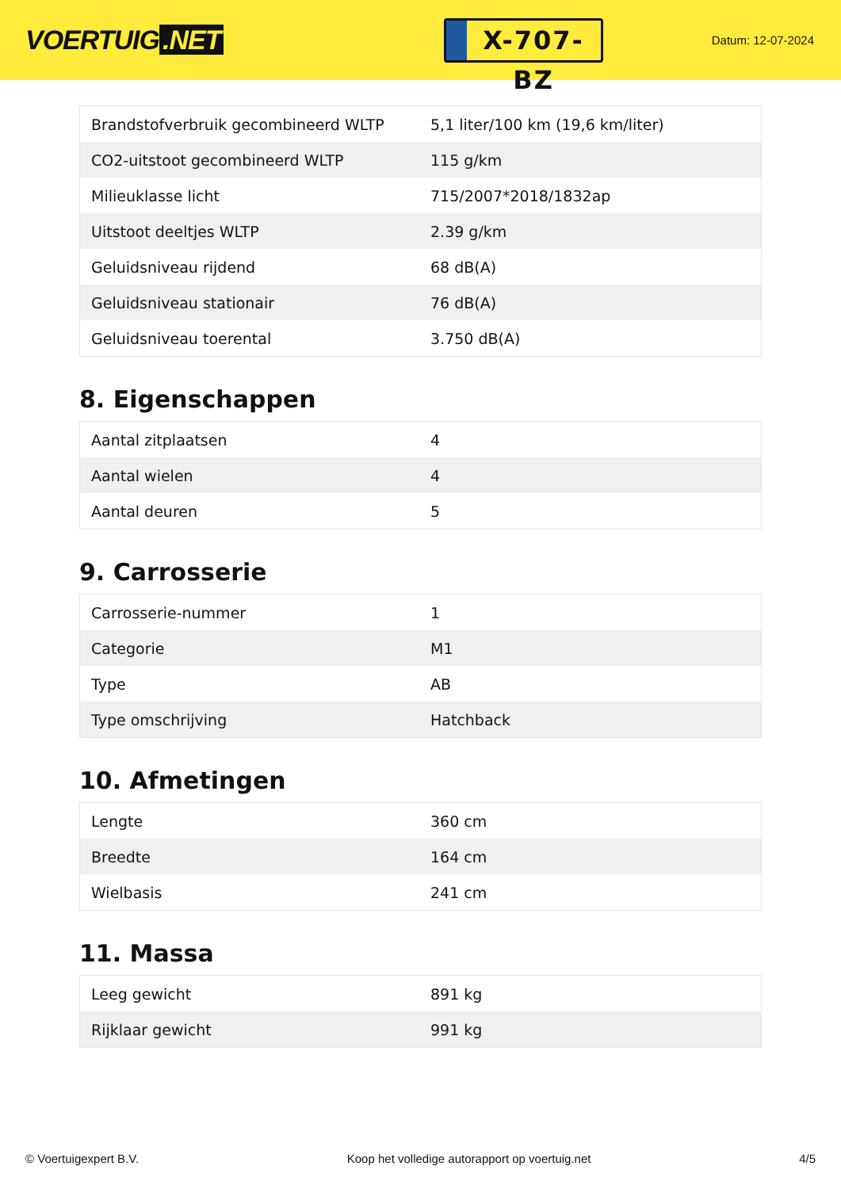VOERTUIG.NET
X-707-BZ
Datum: 12-07-2024
| Brandstofverbruik gecombineerd WLTP | 5,1 liter/100 km (19,6 km/liter) |
| CO2-uitstoot gecombineerd WLTP | 115 g/km |
| Milieuklasse licht | 715/2007*2018/1832ap |
| Uitstoot deeltjes WLTP | 2.39 g/km |
| Geluidsniveau rijdend | 68 dB(A) |
| Geluidsniveau stationair | 76 dB(A) |
| Geluidsniveau toerental | 3.750 dB(A) |
8. Eigenschappen
| Aantal zitplaatsen | 4 |
| Aantal wielen | 4 |
| Aantal deuren | 5 |
9. Carrosserie
| Carrosserie-nummer | 1 |
| Categorie | M1 |
| Type | AB |
| Type omschrijving | Hatchback |
10. Afmetingen
| Lengte | 360 cm |
| Breedte | 164 cm |
| Wielbasis | 241 cm |
11. Massa
| Leeg gewicht | 891 kg |
| Rijklaar gewicht | 991 kg |
© Voertuigexpert B.V. Koop het volledige autorapport op voertuig.net 4/5